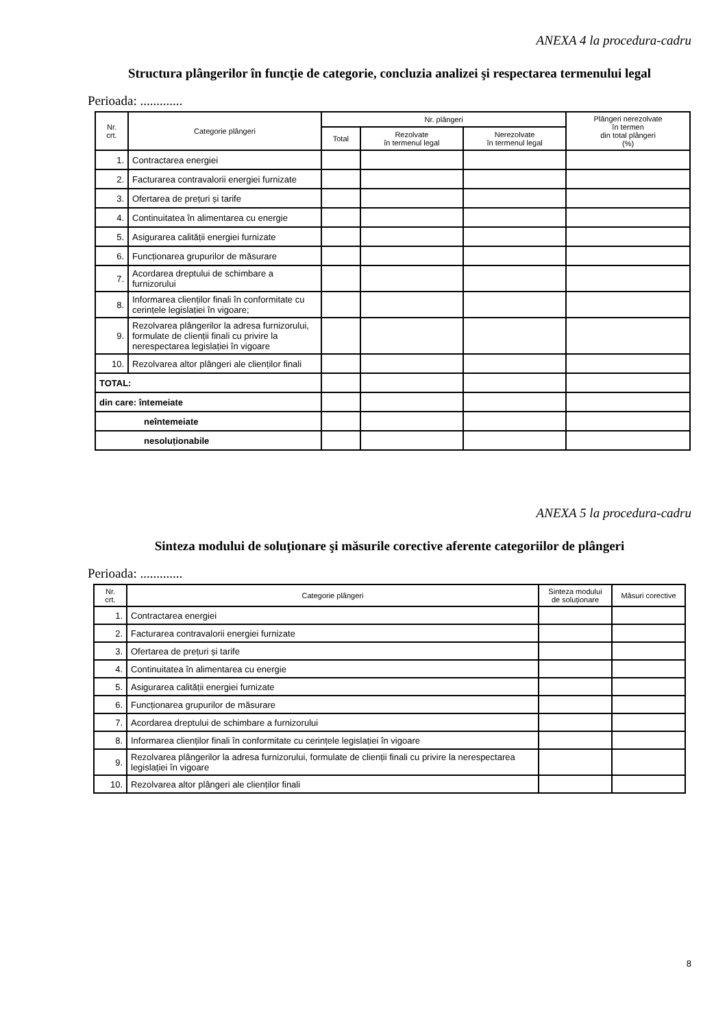ANEXA 4 la procedura-cadru
Structura plângerilor în funcţie de categorie, concluzia analizei şi respectarea termenului legal
Perioada: .............
| Nr. crt. | Categorie plângeri | Nr. plângeri | | | Plângeri nerezolvate în termen din total plângeri (%) |
| --- | --- | --- | --- | --- | --- |
| | | Total | Rezolvate în termenul legal | Nerezolvate în termenul legal | |
| 1. | Contractarea energiei | | | | |
| 2. | Facturarea contravalorii energiei furnizate | | | | |
| 3. | Ofertarea de prețuri și tarife | | | | |
| 4. | Continuitatea în alimentarea cu energie | | | | |
| 5. | Asigurarea calității energiei furnizate | | | | |
| 6. | Funcționarea grupurilor de măsurare | | | | |
| 7. | Acordarea dreptului de schimbare a furnizorului | | | | |
| 8. | Informarea clienților finali în conformitate cu cerințele legislației în vigoare; | | | | |
| 9. | Rezolvarea plângerilor la adresa furnizorului, formulate de clienții finali cu privire la nerespectarea legislației în vigoare | | | | |
| 10. | Rezolvarea altor plângeri ale clienților finali | | | | |
| TOTAL: | | | | | |
| din care: întemeiate | | | | | |
| neîntemeiate | | | | | |
| nesoluționabile | | | | | |
ANEXA 5 la procedura-cadru
Sinteza modului de soluţionare şi măsurile corective aferente categoriilor de plângeri
Perioada: .............
| Nr. crt. | Categorie plângeri | Sinteza modului de soluționare | Măsuri corective |
| --- | --- | --- | --- |
| 1. | Contractarea energiei | | |
| 2. | Facturarea contravalorii energiei furnizate | | |
| 3. | Ofertarea de prețuri și tarife | | |
| 4. | Continuitatea în alimentarea cu energie | | |
| 5. | Asigurarea calității energiei furnizate | | |
| 6. | Funcționarea grupurilor de măsurare | | |
| 7. | Acordarea dreptului de schimbare a furnizorului | | |
| 8. | Informarea clienților finali în conformitate cu cerințele legislației în vigoare | | |
| 9. | Rezolvarea plângerilor la adresa furnizorului, formulate de clienții finali cu privire la nerespectarea legislației în vigoare | | |
| 10. | Rezolvarea altor plângeri ale clienților finali | | |
8